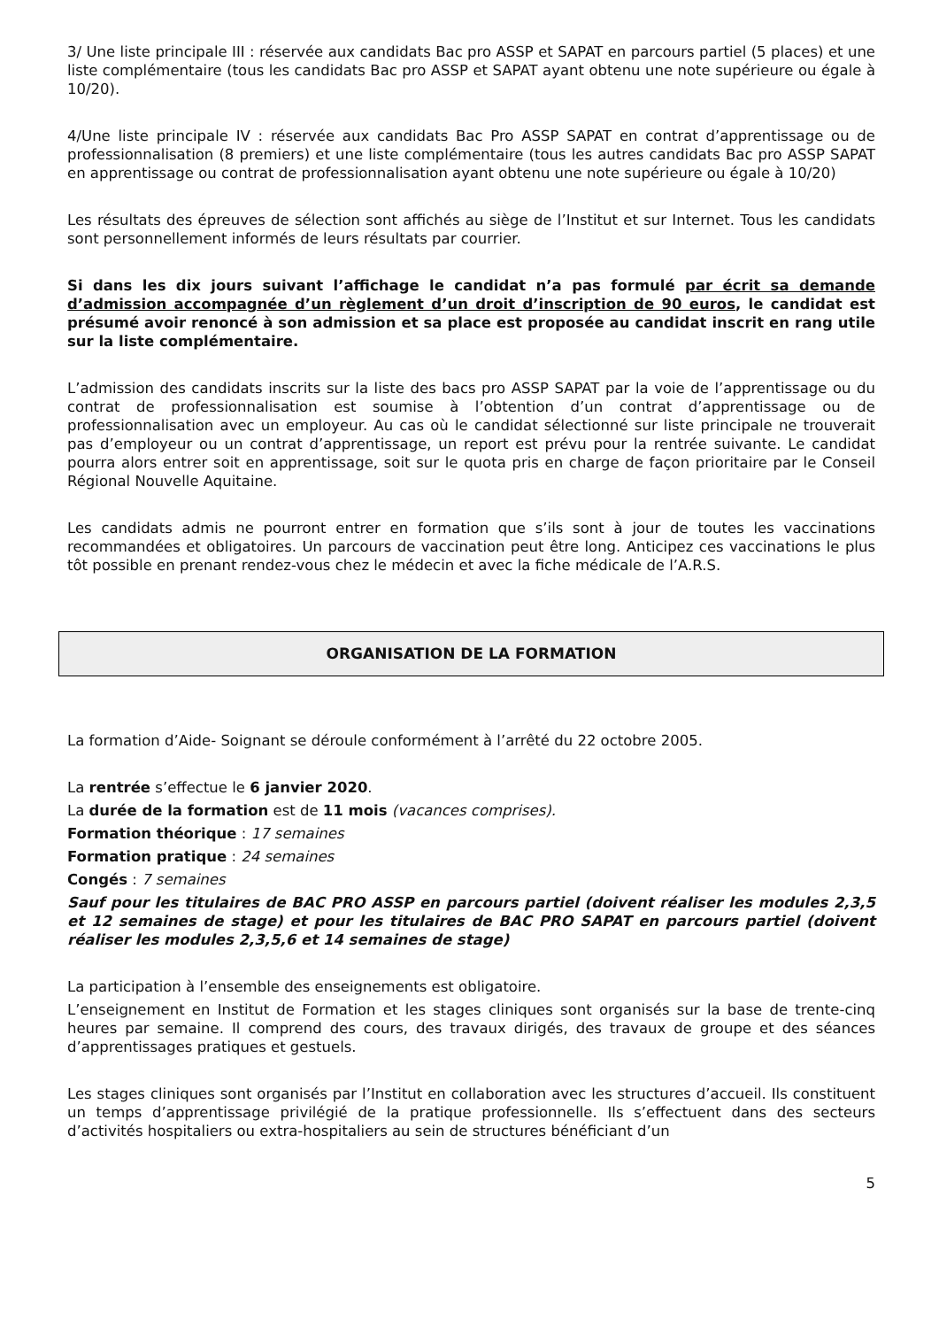3/ Une liste principale III : réservée aux candidats Bac pro ASSP et SAPAT en parcours partiel (5 places) et une liste complémentaire (tous les candidats Bac pro ASSP et SAPAT ayant obtenu une note supérieure ou égale à 10/20).
4/Une liste principale IV : réservée aux candidats Bac Pro ASSP SAPAT en contrat d’apprentissage ou de professionnalisation (8 premiers) et une liste complémentaire (tous les autres candidats Bac pro ASSP SAPAT en apprentissage ou contrat de professionnalisation ayant obtenu une note supérieure ou égale à 10/20)
Les résultats des épreuves de sélection sont affichés au siège de l’Institut et sur Internet. Tous les candidats sont personnellement informés de leurs résultats par courrier.
Si dans les dix jours suivant l’affichage le candidat n’a pas formulé par écrit sa demande d’admission accompagnée d’un règlement d’un droit d’inscription de 90 euros, le candidat est présumé avoir renoncé à son admission et sa place est proposée au candidat inscrit en rang utile sur la liste complémentaire.
L’admission des candidats inscrits sur la liste des bacs pro ASSP SAPAT par la voie de l’apprentissage ou du contrat de professionnalisation est soumise à l’obtention d’un contrat d’apprentissage ou de professionnalisation avec un employeur. Au cas où le candidat sélectionné sur liste principale ne trouverait pas d’employeur ou un contrat d’apprentissage, un report est prévu pour la rentrée suivante. Le candidat pourra alors entrer soit en apprentissage, soit sur le quota pris en charge de façon prioritaire par le Conseil Régional Nouvelle Aquitaine.
Les candidats admis ne pourront entrer en formation que s’ils sont à jour de toutes les vaccinations recommandées et obligatoires. Un parcours de vaccination peut être long. Anticipez ces vaccinations le plus tôt possible en prenant rendez-vous chez le médecin et avec la fiche médicale de l’A.R.S.
ORGANISATION DE LA FORMATION
La formation d’Aide- Soignant se déroule conformément à l’arrêté du 22 octobre 2005.
La rentrée s’effectue le 6 janvier 2020.
La durée de la formation est de 11 mois (vacances comprises).
Formation théorique : 17 semaines
Formation pratique : 24 semaines
Congés : 7 semaines
Sauf pour les titulaires de BAC PRO ASSP en parcours partiel (doivent réaliser les modules 2,3,5 et 12 semaines de stage) et pour les titulaires de BAC PRO SAPAT en parcours partiel (doivent réaliser les modules 2,3,5,6 et 14 semaines de stage)
La participation à l’ensemble des enseignements est obligatoire.
L’enseignement en Institut de Formation et les stages cliniques sont organisés sur la base de trente-cinq heures par semaine. Il comprend des cours, des travaux dirigés, des travaux de groupe et des séances d’apprentissages pratiques et gestuels.
Les stages cliniques sont organisés par l’Institut en collaboration avec les structures d’accueil. Ils constituent un temps d’apprentissage privilégié de la pratique professionnelle. Ils s’effectuent dans des secteurs d’activités hospitaliers ou extra-hospitaliers au sein de structures bénéficiant d’un
5